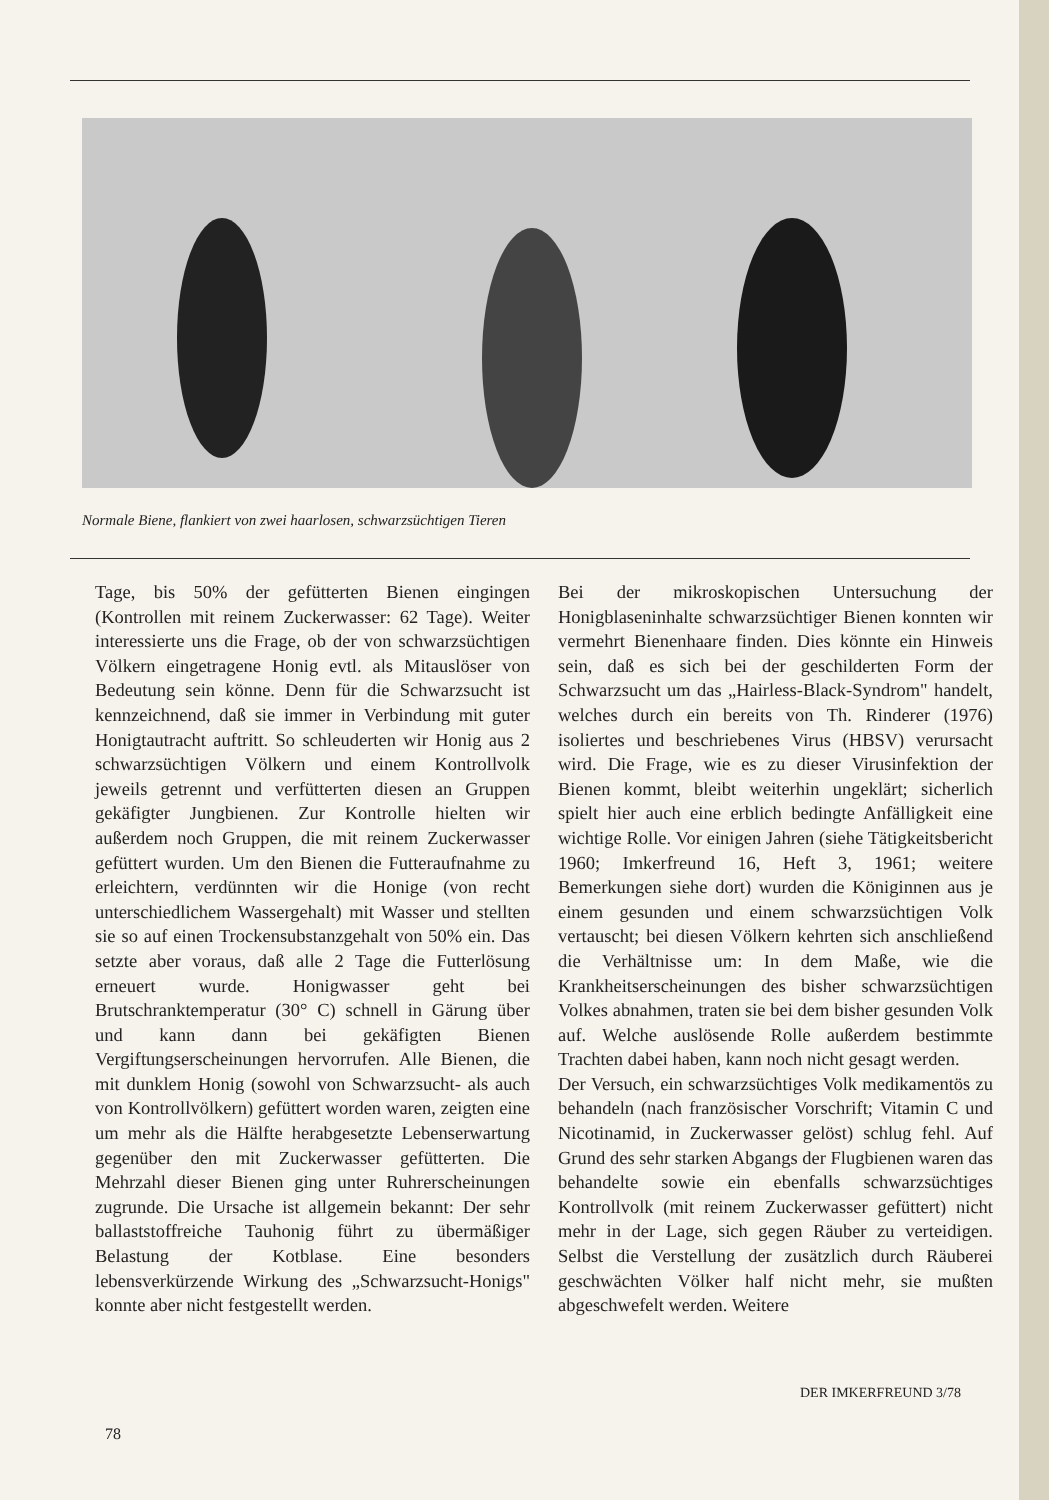Normale Biene, flankiert von zwei haarlosen, schwarzsüchtigen Tieren
Tage, bis 50% der gefütterten Bienen eingingen (Kontrollen mit reinem Zuckerwasser: 62 Tage). Weiter interessierte uns die Frage, ob der von schwarzsüchtigen Völkern eingetragene Honig evtl. als Mitauslöser von Bedeutung sein könne. Denn für die Schwarzsucht ist kennzeichnend, daß sie immer in Verbindung mit guter Honigtautracht auftritt. So schleuderten wir Honig aus 2 schwarzsüchtigen Völkern und einem Kontrollvolk jeweils getrennt und verfütterten diesen an Gruppen gekäfigter Jungbienen. Zur Kontrolle hielten wir außerdem noch Gruppen, die mit reinem Zuckerwasser gefüttert wurden. Um den Bienen die Futteraufnahme zu erleichtern, verdünnten wir die Honige (von recht unterschiedlichem Wassergehalt) mit Wasser und stellten sie so auf einen Trockensubstanzgehalt von 50% ein. Das setzte aber voraus, daß alle 2 Tage die Futterlösung erneuert wurde. Honigwasser geht bei Brutschranktemperatur (30° C) schnell in Gärung über und kann dann bei gekäfigten Bienen Vergiftungserscheinungen hervorrufen. Alle Bienen, die mit dunklem Honig (sowohl von Schwarzsucht- als auch von Kontrollvölkern) gefüttert worden waren, zeigten eine um mehr als die Hälfte herabgesetzte Lebenserwartung gegenüber den mit Zuckerwasser gefütterten. Die Mehrzahl dieser Bienen ging unter Ruhrerscheinungen zugrunde. Die Ursache ist allgemein bekannt: Der sehr ballaststoffreiche Tauhonig führt zu übermäßiger Belastung der Kotblase. Eine besonders lebensverkürzende Wirkung des „Schwarzsucht-Honigs" konnte aber nicht festgestellt werden.
Bei der mikroskopischen Untersuchung der Honigblaseninhalte schwarzsüchtiger Bienen konnten wir vermehrt Bienenhaare finden. Dies könnte ein Hinweis sein, daß es sich bei der geschilderten Form der Schwarzsucht um das „Hairless-Black-Syndrom" handelt, welches durch ein bereits von Th. Rinderer (1976) isoliertes und beschriebenes Virus (HBSV) verursacht wird. Die Frage, wie es zu dieser Virusinfektion der Bienen kommt, bleibt weiterhin ungeklärt; sicherlich spielt hier auch eine erblich bedingte Anfälligkeit eine wichtige Rolle. Vor einigen Jahren (siehe Tätigkeitsbericht 1960; Imkerfreund 16, Heft 3, 1961; weitere Bemerkungen siehe dort) wurden die Königinnen aus je einem gesunden und einem schwarzsüchtigen Volk vertauscht; bei diesen Völkern kehrten sich anschließend die Verhältnisse um: In dem Maße, wie die Krankheitserscheinungen des bisher schwarzsüchtigen Volkes abnahmen, traten sie bei dem bisher gesunden Volk auf. Welche auslösende Rolle außerdem bestimmte Trachten dabei haben, kann noch nicht gesagt werden.
Der Versuch, ein schwarzsüchtiges Volk medikamentös zu behandeln (nach französischer Vorschrift; Vitamin C und Nicotinamid, in Zuckerwasser gelöst) schlug fehl. Auf Grund des sehr starken Abgangs der Flugbienen waren das behandelte sowie ein ebenfalls schwarzsüchtiges Kontrollvolk (mit reinem Zuckerwasser gefüttert) nicht mehr in der Lage, sich gegen Räuber zu verteidigen. Selbst die Verstellung der zusätzlich durch Räuberei geschwächten Völker half nicht mehr, sie mußten abgeschwefelt werden. Weitere
DER IMKERFREUND 3/78
78